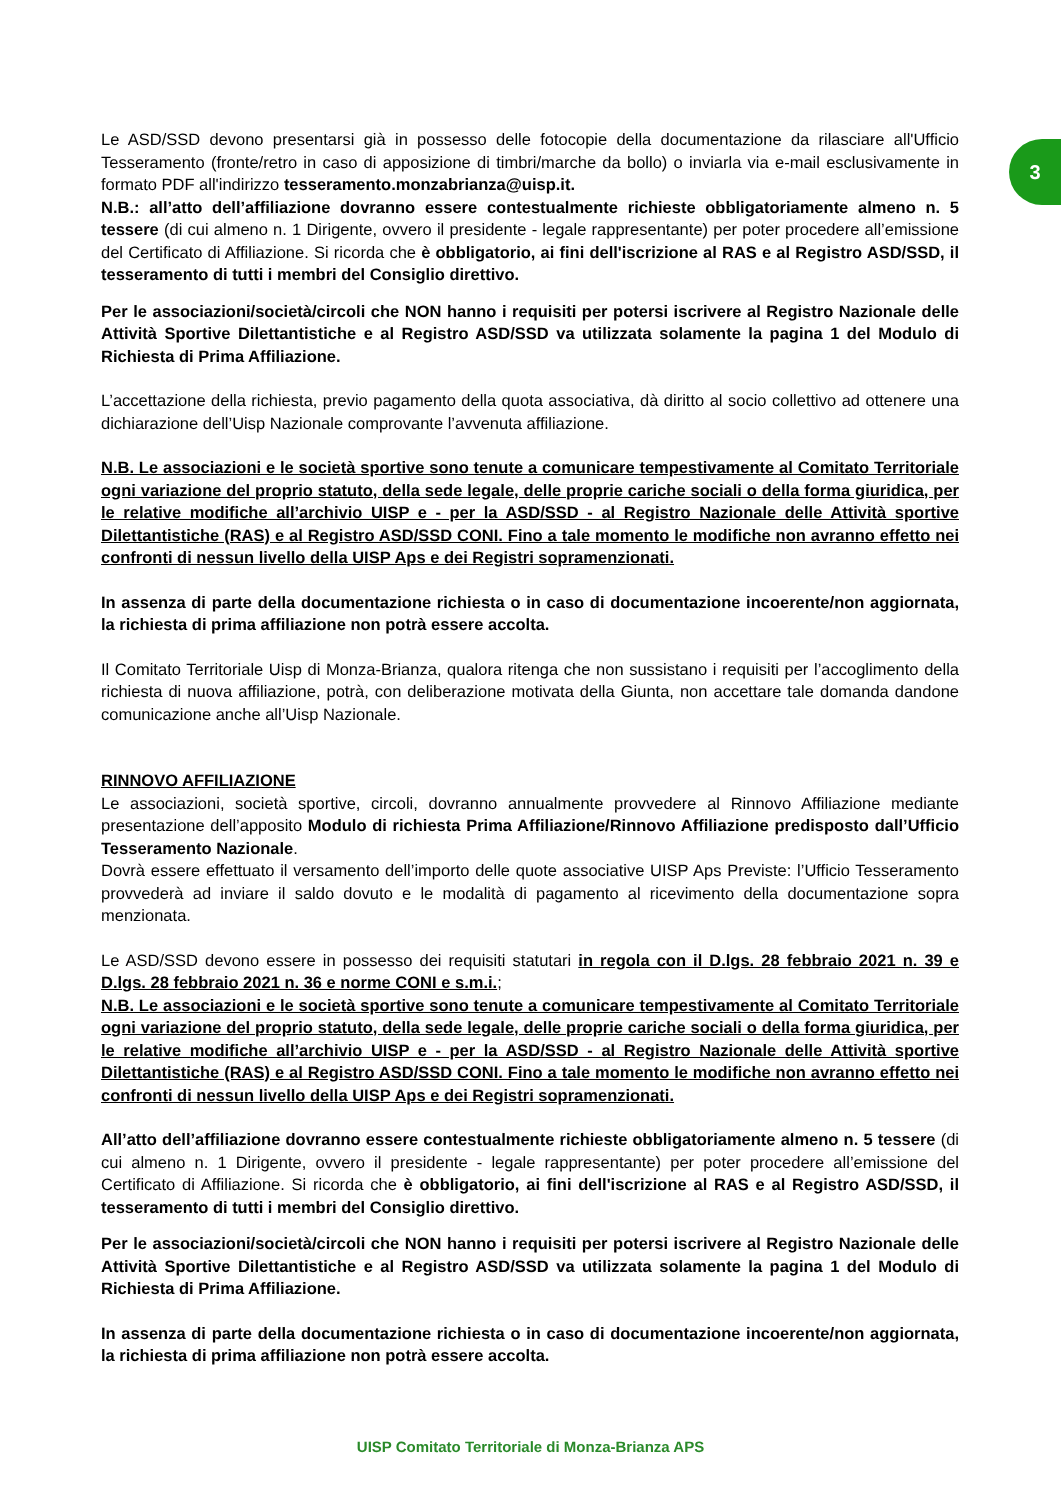3
Le ASD/SSD devono presentarsi già in possesso delle fotocopie della documentazione da rilasciare all'Ufficio Tesseramento (fronte/retro in caso di apposizione di timbri/marche da bollo) o inviarla via e-mail esclusivamente in formato PDF all'indirizzo tesseramento.monzabrianza@uisp.it.
N.B.: all’atto dell’affiliazione dovranno essere contestualmente richieste obbligatoriamente almeno n. 5 tessere (di cui almeno n. 1 Dirigente, ovvero il presidente - legale rappresentante) per poter procedere all’emissione del Certificato di Affiliazione. Si ricorda che è obbligatorio, ai fini dell'iscrizione al RAS e al Registro ASD/SSD, il tesseramento di tutti i membri del Consiglio direttivo.
Per le associazioni/società/circoli che NON hanno i requisiti per potersi iscrivere al Registro Nazionale delle Attività Sportive Dilettantistiche e al Registro ASD/SSD va utilizzata solamente la pagina 1 del Modulo di Richiesta di Prima Affiliazione.
L’accettazione della richiesta, previo pagamento della quota associativa, dà diritto al socio collettivo ad ottenere una dichiarazione dell’Uisp Nazionale comprovante l’avvenuta affiliazione.
N.B. Le associazioni e le società sportive sono tenute a comunicare tempestivamente al Comitato Territoriale ogni variazione del proprio statuto, della sede legale, delle proprie cariche sociali o della forma giuridica, per le relative modifiche all’archivio UISP e - per la ASD/SSD - al Registro Nazionale delle Attività sportive Dilettantistiche (RAS) e al Registro ASD/SSD CONI. Fino a tale momento le modifiche non avranno effetto nei confronti di nessun livello della UISP Aps e dei Registri sopramenzionati.
In assenza di parte della documentazione richiesta o in caso di documentazione incoerente/non aggiornata, la richiesta di prima affiliazione non potrà essere accolta.
Il Comitato Territoriale Uisp di Monza-Brianza, qualora ritenga che non sussistano i requisiti per l’accoglimento della richiesta di nuova affiliazione, potrà, con deliberazione motivata della Giunta, non accettare tale domanda dandone comunicazione anche all’Uisp Nazionale.
RINNOVO AFFILIAZIONE
Le associazioni, società sportive, circoli, dovranno annualmente provvedere al Rinnovo Affiliazione mediante presentazione dell’apposito Modulo di richiesta Prima Affiliazione/Rinnovo Affiliazione predisposto dall’Ufficio Tesseramento Nazionale.
Dovrà essere effettuato il versamento dell’importo delle quote associative UISP Aps Previste: l’Ufficio Tesseramento provvederà ad inviare il saldo dovuto e le modalità di pagamento al ricevimento della documentazione sopra menzionata.
Le ASD/SSD devono essere in possesso dei requisiti statutari in regola con il D.lgs. 28 febbraio 2021 n. 39 e D.lgs. 28 febbraio 2021 n. 36 e norme CONI e s.m.i.;
N.B. Le associazioni e le società sportive sono tenute a comunicare tempestivamente al Comitato Territoriale ogni variazione del proprio statuto, della sede legale, delle proprie cariche sociali o della forma giuridica, per le relative modifiche all’archivio UISP e - per la ASD/SSD - al Registro Nazionale delle Attività sportive Dilettantistiche (RAS) e al Registro ASD/SSD CONI. Fino a tale momento le modifiche non avranno effetto nei confronti di nessun livello della UISP Aps e dei Registri sopramenzionati.
All’atto dell’affiliazione dovranno essere contestualmente richieste obbligatoriamente almeno n. 5 tessere (di cui almeno n. 1 Dirigente, ovvero il presidente - legale rappresentante) per poter procedere all’emissione del Certificato di Affiliazione. Si ricorda che è obbligatorio, ai fini dell'iscrizione al RAS e al Registro ASD/SSD, il tesseramento di tutti i membri del Consiglio direttivo.
Per le associazioni/società/circoli che NON hanno i requisiti per potersi iscrivere al Registro Nazionale delle Attività Sportive Dilettantistiche e al Registro ASD/SSD va utilizzata solamente la pagina 1 del Modulo di Richiesta di Prima Affiliazione.
In assenza di parte della documentazione richiesta o in caso di documentazione incoerente/non aggiornata, la richiesta di prima affiliazione non potrà essere accolta.
UISP Comitato Territoriale di Monza-Brianza APS